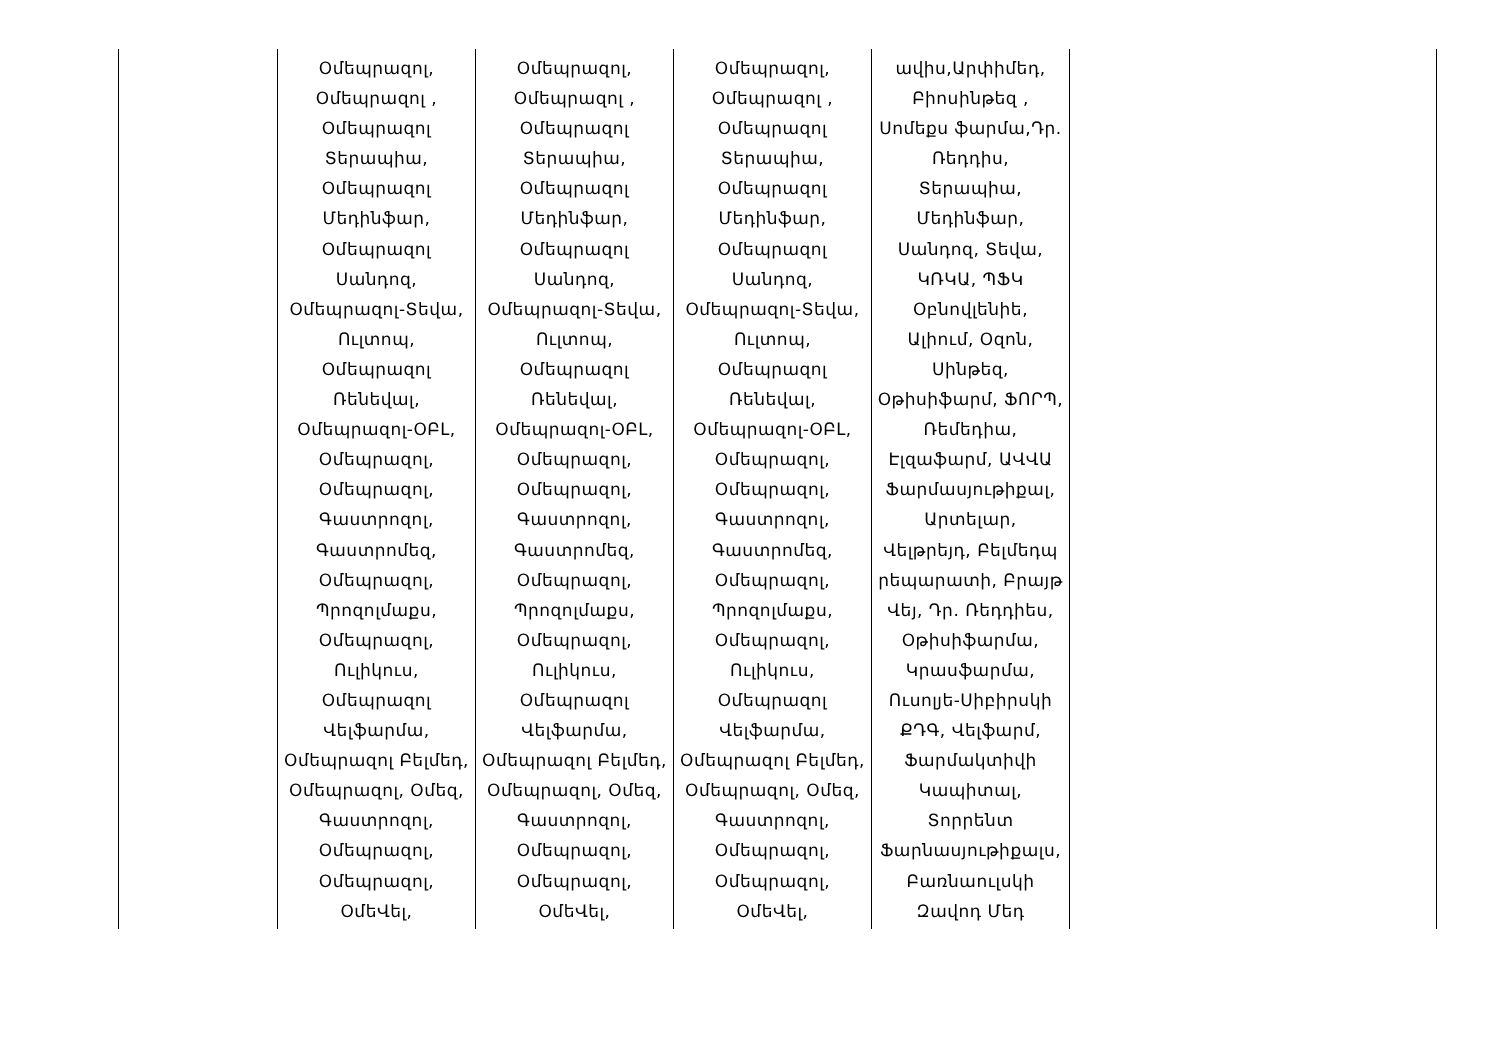| | Օմեպրազոլ, Օմեպրազոլ , Օմեպրազոլ Տերապիա, Օմեպրազոլ Մեդինֆար, Օմեպրազոլ Սանդոզ, Օմեպրազոլ-Տեվա, Ուլտոպ, Օմեպրազոլ Ռենեվալ, Օմեպրազոլ-ՕԲԼ, Օմեպրազոլ, Օմեպրազոլ, Գաստրոզոլ, Գաստրոմեզ, Օմեպրազոլ, Պրոզոլմաքս, Օմեպրազոլ, Ուլիկուս, Օմեպրազոլ Վելֆարմա, Օմեպրազոլ Բելմեդ, Օմեպրազոլ, Օմեզ, Գաստրոզոլ, Օմեպրազոլ, Օմեպրազոլ, ՕմեՎել, | Օմեպրազոլ, Օմեպրազոլ , Օմեպրազոլ Տերապիա, Օմեպրազոլ Մեդինֆար, Օմեպրազոլ Սանդոզ, Օմեպրազոլ-Տեվա, Ուլտոպ, Օմեպրազոլ Ռենեվալ, Օմեպրազոլ-ՕԲԼ, Օմեպրազոլ, Օմեպրազոլ, Գաստրոզոլ, Գաստրոմեզ, Օմեպրազոլ, Պրոզոլմաքս, Օմեպրազոլ, Ուլիկուս, Օմեպրազոլ Վելֆարմա, Օմեպրազոլ Բելմեդ, Օմեպրազոլ, Օմեզ, Գաստրոզոլ, Օմեպրազոլ, Օմեպրազոլ, ՕմեՎել, | Օմեպրազոլ, Օմեպրազոլ , Օմեպրազոլ Տերապիա, Օմեպրազոլ Մեդինֆար, Օմեպրազոլ Սանդոզ, Օմեպրազոլ-Տեվա, Ուլտոպ, Օմեպրազոլ Ռենեվալ, Օմեպրազոլ-ՕԲԼ, Օմեպրազոլ, Օմեպրազոլ, Գաստրոզոլ, Գաստրոմեզ, Օմեպրազոլ, Պրոզոլմաքս, Օմեպրազոլ, Ուլիկուս, Օմեպրազոլ Վելֆարմա, Օմեպրազոլ Բելմեդ, Օմեպրազոլ, Օմեզ, Գաստրոզոլ, Օմեպրազոլ, Օմեպրազոլ, ՕմեՎել, | ավիս,Արփիմեդ, Բիոսինթեզ , Սոմեքս ֆարմա,Դր. Ռեդդիս, Տերապիա, Մեդինֆար, Սանդոզ, Տեվա, ԿՌԿԱ, ՊՖԿ Օբնովլենիե, Ալիում, Օզոն, Սինթեզ, Օթիսիֆարմ, ՖՈՐՊ, Ռեմեդիա, Էլզաֆարմ, ԱՎՎԱ Ֆարմասյութիքալ, Արտելար, Վելթրեյդ, Բելմեդպ րեպարատի, Բրայթ Վեյ, Դր. Ռեդդիես, Օթիսիֆարմա, Կրասֆարմա, Ուսոլյե-Սիբիրսկի ՔԴԳ, Վելֆարմ, Ֆարմակտիվի Կապիտալ, Տորրենտ Ֆարնասյութիքալս, Բառնաուլսկի Զավոդ Մեդ | |